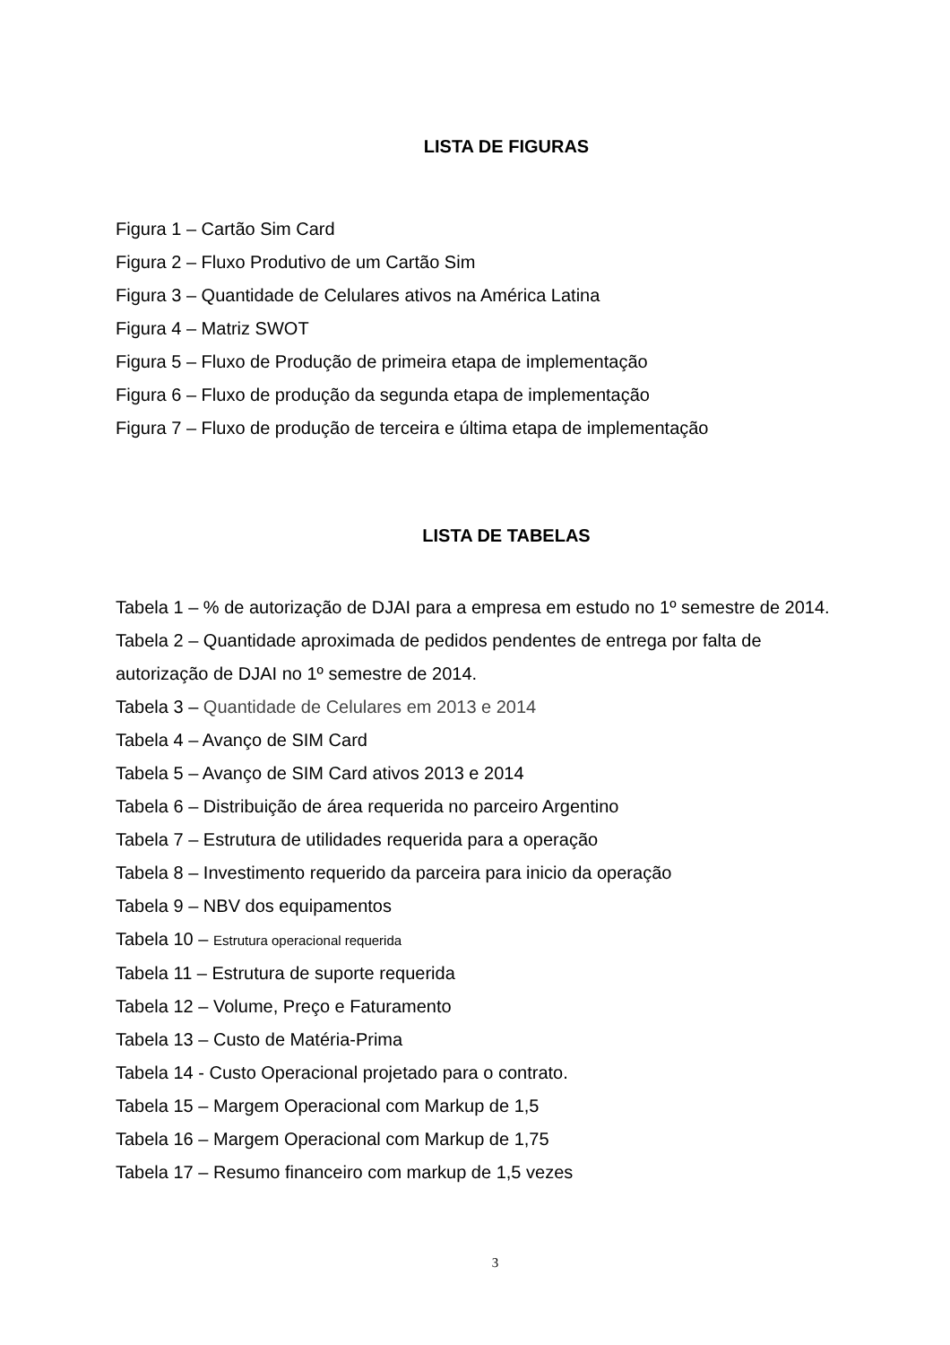LISTA DE FIGURAS
Figura 1 – Cartão Sim Card
Figura 2 – Fluxo Produtivo de um Cartão Sim
Figura 3 – Quantidade de Celulares ativos na América Latina
Figura 4 – Matriz SWOT
Figura 5 – Fluxo de Produção de primeira etapa de implementação
Figura 6 – Fluxo de produção da segunda etapa de implementação
Figura 7 – Fluxo de produção de terceira e última etapa de implementação
LISTA DE TABELAS
Tabela 1 – % de autorização de DJAI para a empresa em estudo no 1º semestre de 2014.
Tabela 2 – Quantidade aproximada de pedidos pendentes de entrega por falta de autorização de DJAI no 1º semestre de 2014.
Tabela 3 – Quantidade de Celulares em 2013 e 2014
Tabela 4 – Avanço de SIM Card
Tabela 5 – Avanço de SIM Card ativos 2013 e 2014
Tabela 6 – Distribuição de área requerida no parceiro Argentino
Tabela 7 – Estrutura de utilidades requerida para a operação
Tabela 8 – Investimento requerido da parceira para inicio da operação
Tabela 9 – NBV dos equipamentos
Tabela 10 – Estrutura operacional requerida
Tabela 11 – Estrutura de suporte requerida
Tabela 12 – Volume, Preço e Faturamento
Tabela 13 – Custo de Matéria-Prima
Tabela 14 - Custo Operacional projetado para o contrato.
Tabela 15 – Margem Operacional com Markup de 1,5
Tabela 16 – Margem Operacional com Markup de 1,75
Tabela 17 – Resumo financeiro com markup de 1,5 vezes
3